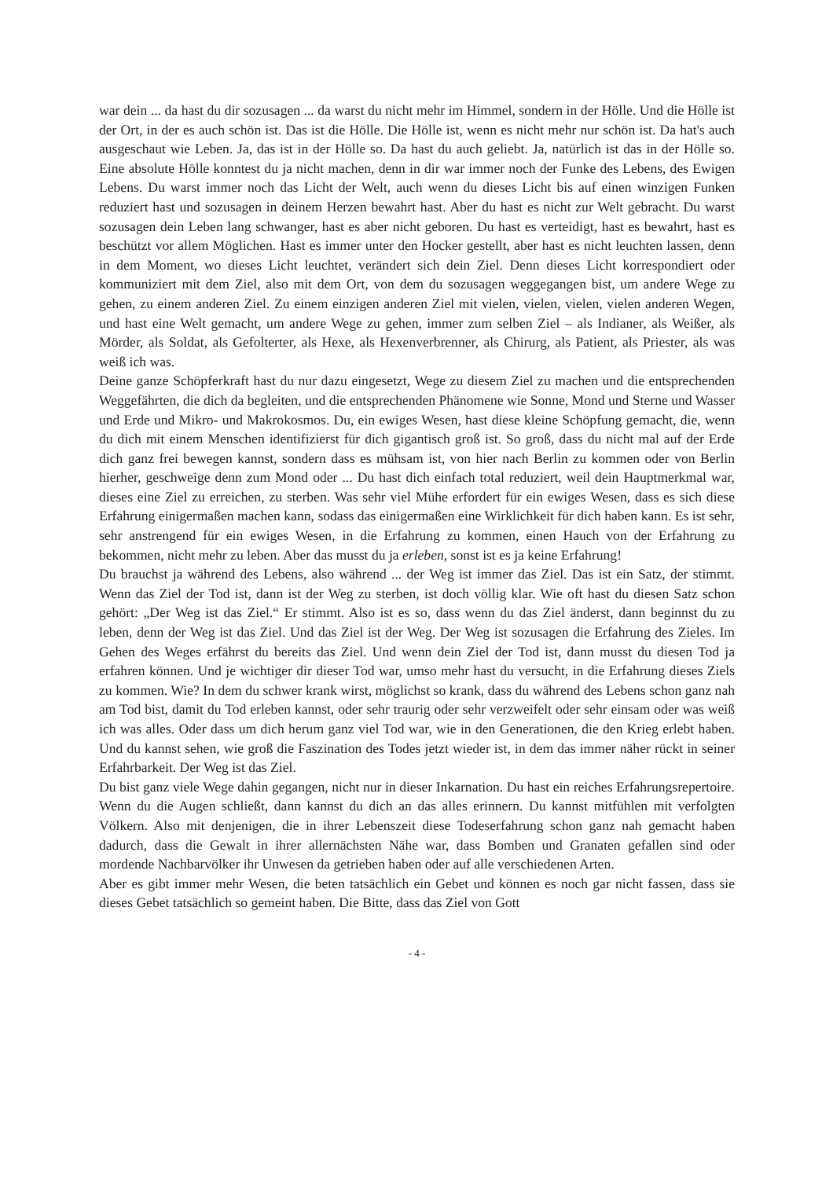war dein ... da hast du dir sozusagen ... da warst du nicht mehr im Himmel, sondern in der Hölle. Und die Hölle ist der Ort, in der es auch schön ist. Das ist die Hölle. Die Hölle ist, wenn es nicht mehr nur schön ist. Da hat's auch ausgeschaut wie Leben. Ja, das ist in der Hölle so. Da hast du auch geliebt. Ja, natürlich ist das in der Hölle so. Eine absolute Hölle konntest du ja nicht machen, denn in dir war immer noch der Funke des Lebens, des Ewigen Lebens. Du warst immer noch das Licht der Welt, auch wenn du dieses Licht bis auf einen winzigen Funken reduziert hast und sozusagen in deinem Herzen bewahrt hast. Aber du hast es nicht zur Welt gebracht. Du warst sozusagen dein Leben lang schwanger, hast es aber nicht geboren. Du hast es verteidigt, hast es bewahrt, hast es beschützt vor allem Möglichen. Hast es immer unter den Hocker gestellt, aber hast es nicht leuchten lassen, denn in dem Moment, wo dieses Licht leuchtet, verändert sich dein Ziel. Denn dieses Licht korrespondiert oder kommuniziert mit dem Ziel, also mit dem Ort, von dem du sozusagen weggegangen bist, um andere Wege zu gehen, zu einem anderen Ziel. Zu einem einzigen anderen Ziel mit vielen, vielen, vielen, vielen anderen Wegen, und hast eine Welt gemacht, um andere Wege zu gehen, immer zum selben Ziel – als Indianer, als Weißer, als Mörder, als Soldat, als Gefolterter, als Hexe, als Hexenverbrenner, als Chirurg, als Patient, als Priester, als was weiß ich was.
Deine ganze Schöpferkraft hast du nur dazu eingesetzt, Wege zu diesem Ziel zu machen und die entsprechenden Weggefährten, die dich da begleiten, und die entsprechenden Phänomene wie Sonne, Mond und Sterne und Wasser und Erde und Mikro- und Makrokosmos. Du, ein ewiges Wesen, hast diese kleine Schöpfung gemacht, die, wenn du dich mit einem Menschen identifizierst für dich gigantisch groß ist. So groß, dass du nicht mal auf der Erde dich ganz frei bewegen kannst, sondern dass es mühsam ist, von hier nach Berlin zu kommen oder von Berlin hierher, geschweige denn zum Mond oder ... Du hast dich einfach total reduziert, weil dein Hauptmerkmal war, dieses eine Ziel zu erreichen, zu sterben. Was sehr viel Mühe erfordert für ein ewiges Wesen, dass es sich diese Erfahrung einigermaßen machen kann, sodass das einigermaßen eine Wirklichkeit für dich haben kann. Es ist sehr, sehr anstrengend für ein ewiges Wesen, in die Erfahrung zu kommen, einen Hauch von der Erfahrung zu bekommen, nicht mehr zu leben. Aber das musst du ja erleben, sonst ist es ja keine Erfahrung!
Du brauchst ja während des Lebens, also während ... der Weg ist immer das Ziel. Das ist ein Satz, der stimmt. Wenn das Ziel der Tod ist, dann ist der Weg zu sterben, ist doch völlig klar. Wie oft hast du diesen Satz schon gehört: „Der Weg ist das Ziel.“ Er stimmt. Also ist es so, dass wenn du das Ziel änderst, dann beginnst du zu leben, denn der Weg ist das Ziel. Und das Ziel ist der Weg. Der Weg ist sozusagen die Erfahrung des Zieles. Im Gehen des Weges erfährst du bereits das Ziel. Und wenn dein Ziel der Tod ist, dann musst du diesen Tod ja erfahren können. Und je wichtiger dir dieser Tod war, umso mehr hast du versucht, in die Erfahrung dieses Ziels zu kommen. Wie? In dem du schwer krank wirst, möglichst so krank, dass du während des Lebens schon ganz nah am Tod bist, damit du Tod erleben kannst, oder sehr traurig oder sehr verzweifelt oder sehr einsam oder was weiß ich was alles. Oder dass um dich herum ganz viel Tod war, wie in den Generationen, die den Krieg erlebt haben. Und du kannst sehen, wie groß die Faszination des Todes jetzt wieder ist, in dem das immer näher rückt in seiner Erfahrbarkeit. Der Weg ist das Ziel.
Du bist ganz viele Wege dahin gegangen, nicht nur in dieser Inkarnation. Du hast ein reiches Erfahrungsrepertoire. Wenn du die Augen schließt, dann kannst du dich an das alles erinnern. Du kannst mitfühlen mit verfolgten Völkern. Also mit denjenigen, die in ihrer Lebenszeit diese Todeserfahrung schon ganz nah gemacht haben dadurch, dass die Gewalt in ihrer allernächsten Nähe war, dass Bomben und Granaten gefallen sind oder mordende Nachbarvölker ihr Unwesen da getrieben haben oder auf alle verschiedenen Arten.
Aber es gibt immer mehr Wesen, die beten tatsächlich ein Gebet und können es noch gar nicht fassen, dass sie dieses Gebet tatsächlich so gemeint haben. Die Bitte, dass das Ziel von Gott
- 4 -